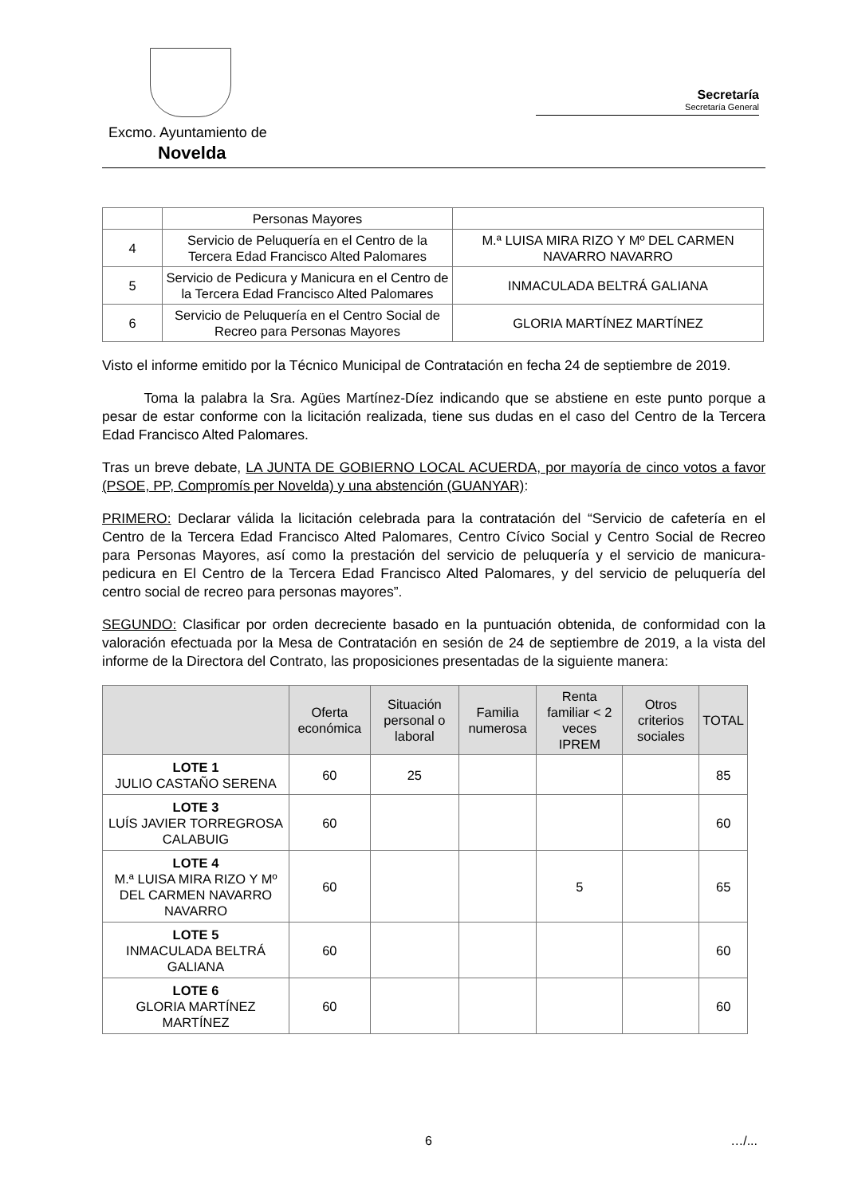Excmo. Ayuntamiento de
Novelda
Secretaría
Secretaría General
| | Personas Mayores | |
| 4 | Servicio de Peluquería en el Centro de la Tercera Edad Francisco Alted Palomares | M.ª LUISA MIRA RIZO Y Mº DEL CARMEN NAVARRO NAVARRO |
| 5 | Servicio de Pedicura y Manicura en el Centro de la Tercera Edad Francisco Alted Palomares | INMACULADA BELTRÁ GALIANA |
| 6 | Servicio de Peluquería en el Centro Social de Recreo para Personas Mayores | GLORIA MARTÍNEZ MARTÍNEZ |
Visto el informe emitido por la Técnico Municipal de Contratación en fecha 24 de septiembre de 2019.
   Toma la palabra la Sra. Agües Martínez-Díez indicando que se abstiene en este punto porque a pesar de estar conforme con la licitación realizada, tiene sus dudas en el caso del Centro de la Tercera Edad Francisco Alted Palomares.
Tras un breve debate, LA JUNTA DE GOBIERNO LOCAL ACUERDA, por mayoría de cinco votos a favor (PSOE, PP, Compromís per Novelda) y una abstención (GUANYAR):
PRIMERO: Declarar válida la licitación celebrada para la contratación del “Servicio de cafetería en el Centro de la Tercera Edad Francisco Alted Palomares, Centro Cívico Social y Centro Social de Recreo para Personas Mayores, así como la prestación del servicio de peluquería y el servicio de manicura-pedicura en El Centro de la Tercera Edad Francisco Alted Palomares, y del servicio de peluquería del centro social de recreo para personas mayores”.
SEGUNDO: Clasificar por orden decreciente basado en la puntuación obtenida, de conformidad con la valoración efectuada por la Mesa de Contratación en sesión de 24 de septiembre de 2019, a la vista del informe de la Directora del Contrato, las proposiciones presentadas de la siguiente manera:
| | Oferta económica | Situación personal o laboral | Familia numerosa | Renta familiar < 2 veces IPREM | Otros criterios sociales | TOTAL |
| --- | --- | --- | --- | --- | --- | --- |
| LOTE 1 JULIO CASTAÑO SERENA | 60 | 25 | | | | 85 |
| LOTE 3 LUÍS JAVIER TORREGROSA CALABUIG | 60 | | | | | 60 |
| LOTE 4 M.ª LUISA MIRA RIZO Y Mº DEL CARMEN NAVARRO NAVARRO | 60 | | | 5 | | 65 |
| LOTE 5 INMACULADA BELTRÁ GALIANA | 60 | | | | | 60 |
| LOTE 6 GLORIA MARTÍNEZ MARTÍNEZ | 60 | | | | | 60 |
6 …/...